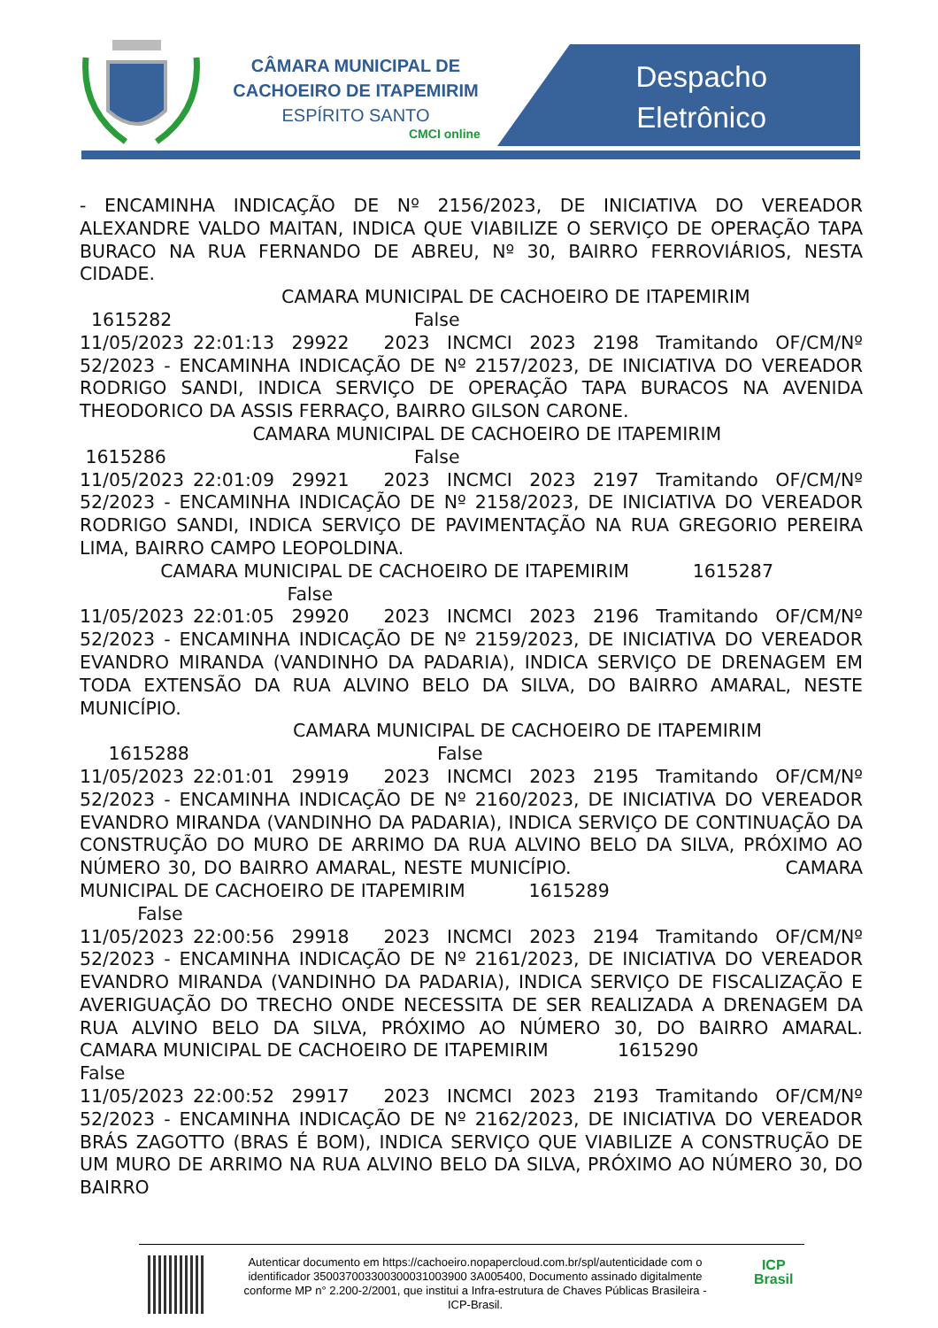CÂMARA MUNICIPAL DE
CACHOEIRO DE ITAPEMIRIM
ESPÍRITO SANTO
CMCI online
Despacho
Eletrônico
- ENCAMINHA INDICAÇÃO DE Nº 2156/2023, DE INICIATIVA DO VEREADOR ALEXANDRE VALDO MAITAN, INDICA QUE VIABILIZE O SERVIÇO DE OPERAÇÃO TAPA BURACO NA RUA FERNANDO DE ABREU, Nº 30, BAIRRO FERROVIÁRIOS, NESTA CIDADE. CAMARA MUNICIPAL DE CACHOEIRO DE ITAPEMIRIM 1615282 False 11/05/2023 22:01:13 29922 2023 INCMCI 2023 2198 Tramitando OF/CM/Nº 52/2023 - ENCAMINHA INDICAÇÃO DE Nº 2157/2023, DE INICIATIVA DO VEREADOR RODRIGO SANDI, INDICA SERVIÇO DE OPERAÇÃO TAPA BURACOS NA AVENIDA THEODORICO DA ASSIS FERRAÇO, BAIRRO GILSON CARONE. CAMARA MUNICIPAL DE CACHOEIRO DE ITAPEMIRIM 1615286 False 11/05/2023 22:01:09 29921 2023 INCMCI 2023 2197 Tramitando OF/CM/Nº 52/2023 - ENCAMINHA INDICAÇÃO DE Nº 2158/2023, DE INICIATIVA DO VEREADOR RODRIGO SANDI, INDICA SERVIÇO DE PAVIMENTAÇÃO NA RUA GREGORIO PEREIRA LIMA, BAIRRO CAMPO LEOPOLDINA. CAMARA MUNICIPAL DE CACHOEIRO DE ITAPEMIRIM 1615287 False 11/05/2023 22:01:05 29920 2023 INCMCI 2023 2196 Tramitando OF/CM/Nº 52/2023 - ENCAMINHA INDICAÇÃO DE Nº 2159/2023, DE INICIATIVA DO VEREADOR EVANDRO MIRANDA (VANDINHO DA PADARIA), INDICA SERVIÇO DE DRENAGEM EM TODA EXTENSÃO DA RUA ALVINO BELO DA SILVA, DO BAIRRO AMARAL, NESTE MUNICÍPIO. CAMARA MUNICIPAL DE CACHOEIRO DE ITAPEMIRIM 1615288 False 11/05/2023 22:01:01 29919 2023 INCMCI 2023 2195 Tramitando OF/CM/Nº 52/2023 - ENCAMINHA INDICAÇÃO DE Nº 2160/2023, DE INICIATIVA DO VEREADOR EVANDRO MIRANDA (VANDINHO DA PADARIA), INDICA SERVIÇO DE CONTINUAÇÃO DA CONSTRUÇÃO DO MURO DE ARRIMO DA RUA ALVINO BELO DA SILVA, PRÓXIMO AO NÚMERO 30, DO BAIRRO AMARAL, NESTE MUNICÍPIO. CAMARA MUNICIPAL DE CACHOEIRO DE ITAPEMIRIM 1615289 False 11/05/2023 22:00:56 29918 2023 INCMCI 2023 2194 Tramitando OF/CM/Nº 52/2023 - ENCAMINHA INDICAÇÃO DE Nº 2161/2023, DE INICIATIVA DO VEREADOR EVANDRO MIRANDA (VANDINHO DA PADARIA), INDICA SERVIÇO DE FISCALIZAÇÃO E AVERIGUAÇÃO DO TRECHO ONDE NECESSITA DE SER REALIZADA A DRENAGEM DA RUA ALVINO BELO DA SILVA, PRÓXIMO AO NÚMERO 30, DO BAIRRO AMARAL. CAMARA MUNICIPAL DE CACHOEIRO DE ITAPEMIRIM 1615290 False 11/05/2023 22:00:52 29917 2023 INCMCI 2023 2193 Tramitando OF/CM/Nº 52/2023 - ENCAMINHA INDICAÇÃO DE Nº 2162/2023, DE INICIATIVA DO VEREADOR BRÁS ZAGOTTO (BRAS É BOM), INDICA SERVIÇO QUE VIABILIZE A CONSTRUÇÃO DE UM MURO DE ARRIMO NA RUA ALVINO BELO DA SILVA, PRÓXIMO AO NÚMERO 30, DO BAIRRO
Autenticar documento em https://cachoeiro.nopapercloud.com.br/spl/autenticidade com o identificador 350037003300300031003900 3A005400, Documento assinado digitalmente conforme MP n° 2.200-2/2001, que institui a Infra-estrutura de Chaves Públicas Brasileira - ICP-Brasil.
ICP
Brasil